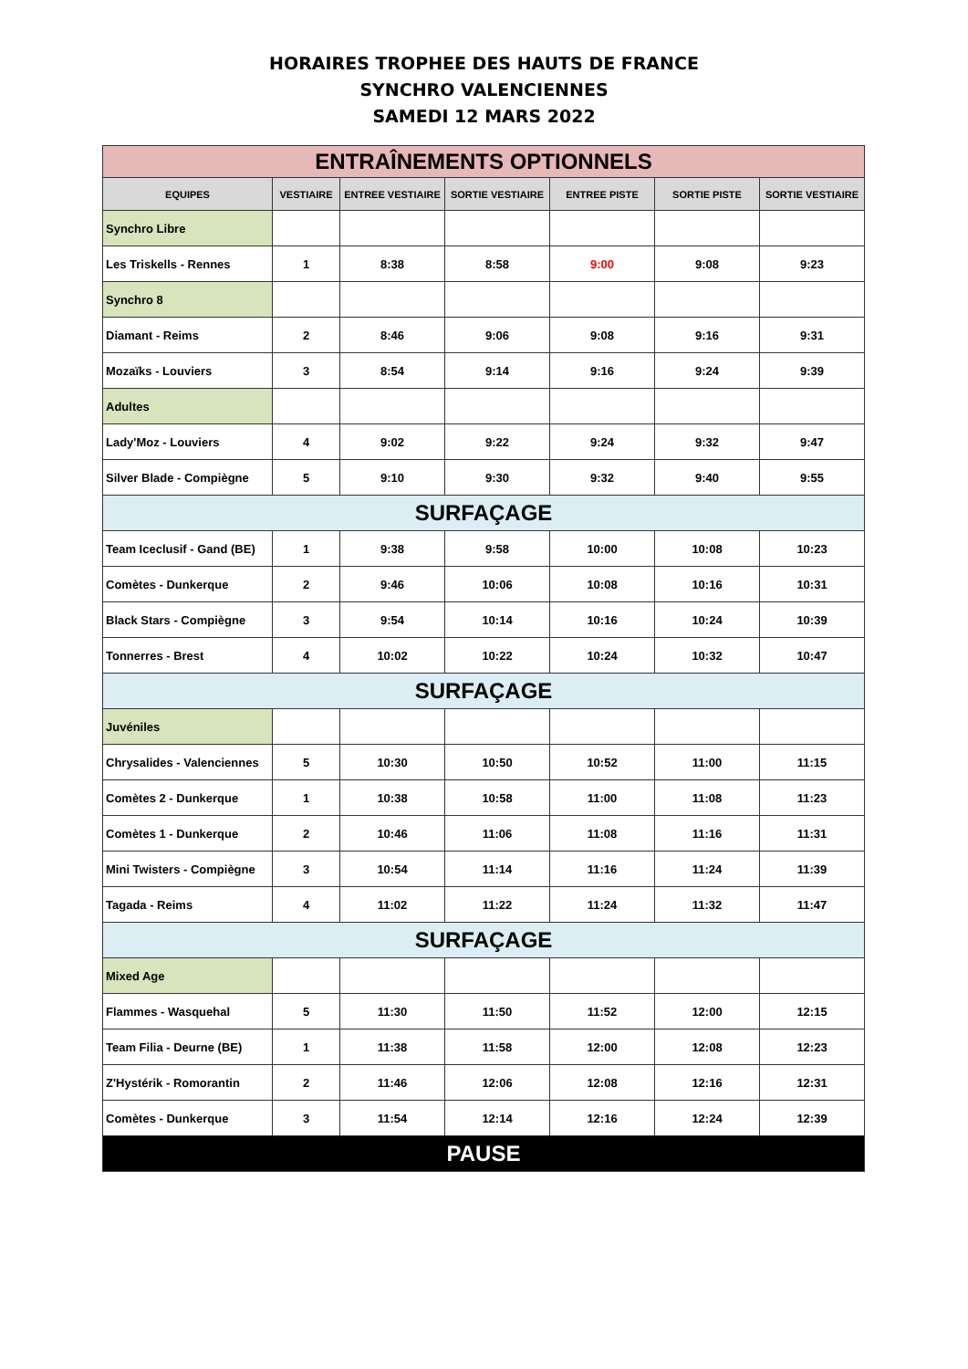HORAIRES TROPHEE DES HAUTS DE FRANCE
SYNCHRO VALENCIENNES
SAMEDI 12 MARS 2022
| ENTRAÎNEMENTS OPTIONNELS | | | | | | |
| EQUIPES | VESTIAIRE | ENTREE VESTIAIRE | SORTIE VESTIAIRE | ENTREE PISTE | SORTIE PISTE | SORTIE VESTIAIRE |
| Synchro Libre | | | | | | |
| Les Triskells - Rennes | 1 | 8:38 | 8:58 | 9:00 | 9:08 | 9:23 |
| Synchro 8 | | | | | | |
| Diamant - Reims | 2 | 8:46 | 9:06 | 9:08 | 9:16 | 9:31 |
| Mozaïks - Louviers | 3 | 8:54 | 9:14 | 9:16 | 9:24 | 9:39 |
| Adultes | | | | | | |
| Lady'Moz - Louviers | 4 | 9:02 | 9:22 | 9:24 | 9:32 | 9:47 |
| Silver Blade - Compiègne | 5 | 9:10 | 9:30 | 9:32 | 9:40 | 9:55 |
| SURFAÇAGE | | | | | | |
| Team Iceclusif - Gand (BE) | 1 | 9:38 | 9:58 | 10:00 | 10:08 | 10:23 |
| Comètes - Dunkerque | 2 | 9:46 | 10:06 | 10:08 | 10:16 | 10:31 |
| Black Stars - Compiègne | 3 | 9:54 | 10:14 | 10:16 | 10:24 | 10:39 |
| Tonnerres - Brest | 4 | 10:02 | 10:22 | 10:24 | 10:32 | 10:47 |
| SURFAÇAGE | | | | | | |
| Juvéniles | | | | | | |
| Chrysalides - Valenciennes | 5 | 10:30 | 10:50 | 10:52 | 11:00 | 11:15 |
| Comètes 2 - Dunkerque | 1 | 10:38 | 10:58 | 11:00 | 11:08 | 11:23 |
| Comètes 1 - Dunkerque | 2 | 10:46 | 11:06 | 11:08 | 11:16 | 11:31 |
| Mini Twisters - Compiègne | 3 | 10:54 | 11:14 | 11:16 | 11:24 | 11:39 |
| Tagada - Reims | 4 | 11:02 | 11:22 | 11:24 | 11:32 | 11:47 |
| SURFAÇAGE | | | | | | |
| Mixed Age | | | | | | |
| Flammes - Wasquehal | 5 | 11:30 | 11:50 | 11:52 | 12:00 | 12:15 |
| Team Filia - Deurne (BE) | 1 | 11:38 | 11:58 | 12:00 | 12:08 | 12:23 |
| Z'Hystérik - Romorantin | 2 | 11:46 | 12:06 | 12:08 | 12:16 | 12:31 |
| Comètes - Dunkerque | 3 | 11:54 | 12:14 | 12:16 | 12:24 | 12:39 |
| PAUSE | | | | | | |